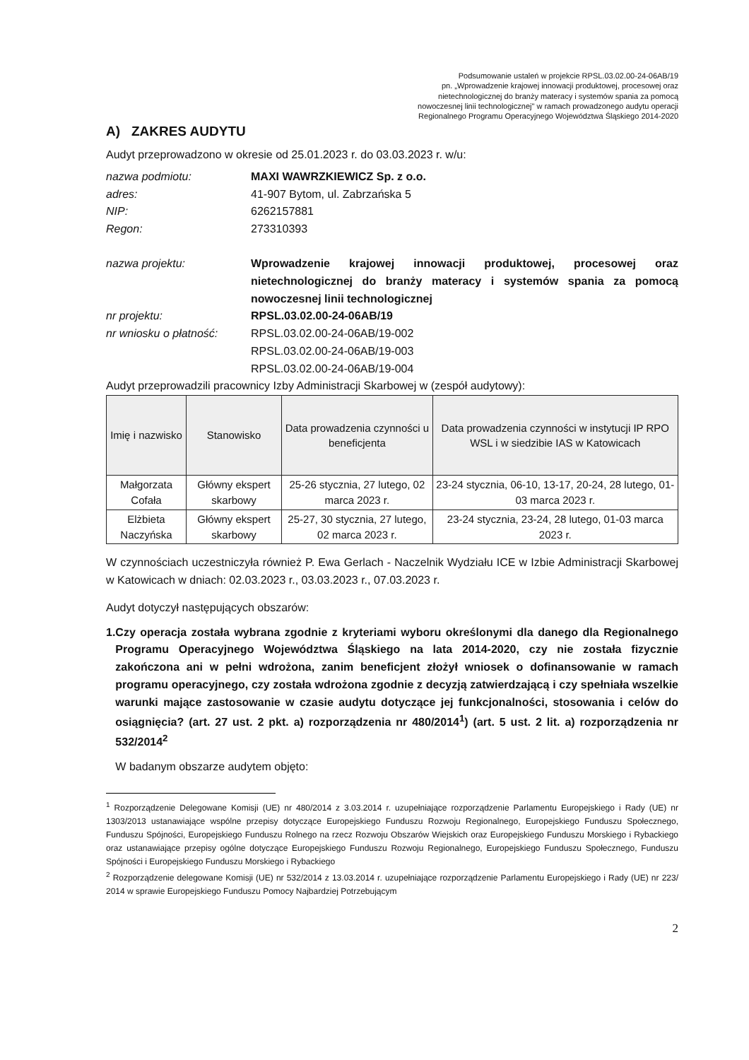Podsumowanie ustaleń w projekcie RPSL.03.02.00-24-06AB/19
pn. „Wprowadzenie krajowej innowacji produktowej, procesowej oraz
nietechnologicznej do branży materacy i systemów spania za pomocą
nowoczesnej linii technologicznej" w ramach prowadzonego audytu operacji
Regionalnego Programu Operacyjnego Województwa Śląskiego 2014-2020
A) ZAKRES AUDYTU
Audyt przeprowadzono w okresie od 25.01.2023 r. do 03.03.2023 r. w/u:
nazwa podmiotu:
MAXI WAWRZKIEWICZ Sp. z o.o.
adres:
41-907 Bytom, ul. Zabrzańska 5
NIP:
6262157881
Regon:
273310393
nazwa projektu:
Wprowadzenie krajowej innowacji produktowej, procesowej oraz nietechnologicznej do branży materacy i systemów spania za pomocą nowoczesnej linii technologicznej
nr projektu:
RPSL.03.02.00-24-06AB/19
nr wniosku o płatność:
RPSL.03.02.00-24-06AB/19-002
RPSL.03.02.00-24-06AB/19-003
RPSL.03.02.00-24-06AB/19-004
Audyt przeprowadzili pracownicy Izby Administracji Skarbowej w (zespół audytowy):
| Imię i nazwisko | Stanowisko | Data prowadzenia czynności u beneficjenta | Data prowadzenia czynności w instytucji IP RPO WSL i w siedzibie IAS w Katowicach |
| --- | --- | --- | --- |
| Małgorzata Cofała | Główny ekspert skarbowy | 25-26 stycznia, 27 lutego, 02 marca 2023 r. | 23-24 stycznia, 06-10, 13-17, 20-24, 28 lutego, 01-03 marca 2023 r. |
| Elżbieta Naczyńska | Główny ekspert skarbowy | 25-27, 30 stycznia, 27 lutego, 02 marca 2023 r. | 23-24 stycznia, 23-24, 28 lutego, 01-03 marca 2023 r. |
W czynnościach uczestniczyła również P. Ewa Gerlach - Naczelnik Wydziału ICE w Izbie Administracji Skarbowej w Katowicach w dniach: 02.03.2023 r., 03.03.2023 r., 07.03.2023 r.
Audyt dotyczył następujących obszarów:
1. Czy operacja została wybrana zgodnie z kryteriami wyboru określonymi dla danego dla Regionalnego Programu Operacyjnego Województwa Śląskiego na lata 2014-2020, czy nie została fizycznie zakończona ani w pełni wdrożona, zanim beneficjent złożył wniosek o dofinansowanie w ramach programu operacyjnego, czy została wdrożona zgodnie z decyzją zatwierdzającą i czy spełniała wszelkie warunki mające zastosowanie w czasie audytu dotyczące jej funkcjonalności, stosowania i celów do osiągnięcia? (art. 27 ust. 2 pkt. a) rozporządzenia nr 480/2014<sup>1</sup>) (art. 5 ust. 2 lit. a) rozporządzenia nr 532/2014<sup>2</sup>
W badanym obszarze audytem objęto:
<sup>1</sup> Rozporządzenie Delegowane Komisji (UE) nr 480/2014 z 3.03.2014 r. uzupełniające rozporządzenie Parlamentu Europejskiego i Rady (UE) nr 1303/2013 ustanawiające wspólne przepisy dotyczące Europejskiego Funduszu Rozwoju Regionalnego, Europejskiego Funduszu Społecznego, Funduszu Spójności, Europejskiego Funduszu Rolnego na rzecz Rozwoju Obszarów Wiejskich oraz Europejskiego Funduszu Morskiego i Rybackiego oraz ustanawiające przepisy ogólne dotyczące Europejskiego Funduszu Rozwoju Regionalnego, Europejskiego Funduszu Społecznego, Funduszu Spójności i Europejskiego Funduszu Morskiego i Rybackiego
<sup>2</sup> Rozporządzenie delegowane Komisji (UE) nr 532/2014 z 13.03.2014 r. uzupełniające rozporządzenie Parlamentu Europejskiego i Rady (UE) nr 223/ 2014 w sprawie Europejskiego Funduszu Pomocy Najbardziej Potrzebującym
2